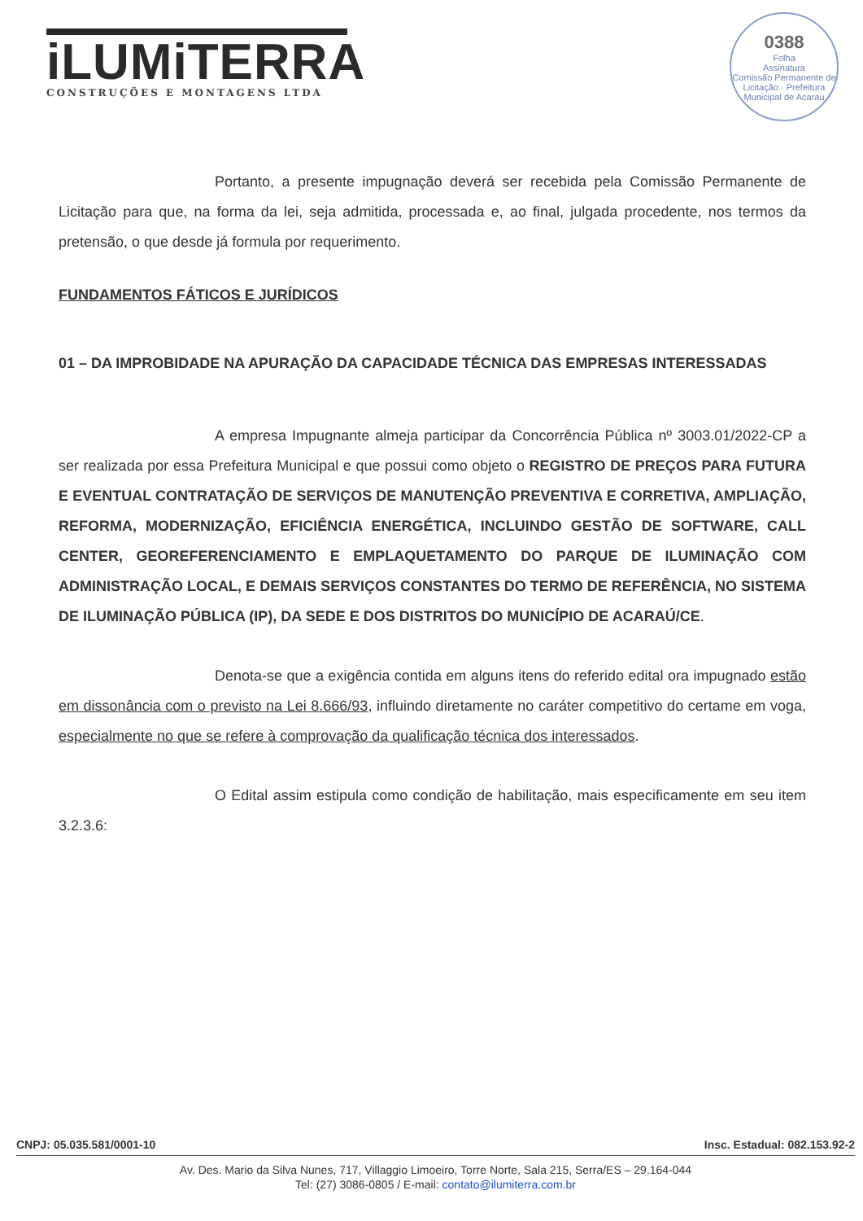iLUMiTERRA
CONSTRUÇÕES E MONTAGENS LTDA
0388
Folha
Assinatura
Comissão Permanente de Licitação · Prefeitura Municipal de Acaraú
Portanto, a presente impugnação deverá ser recebida pela Comissão Permanente de Licitação para que, na forma da lei, seja admitida, processada e, ao final, julgada procedente, nos termos da pretensão, o que desde já formula por requerimento.
FUNDAMENTOS FÁTICOS E JURÍDICOS
01 – DA IMPROBIDADE NA APURAÇÃO DA CAPACIDADE TÉCNICA DAS EMPRESAS INTERESSADAS
A empresa Impugnante almeja participar da Concorrência Pública nº 3003.01/2022-CP a ser realizada por essa Prefeitura Municipal e que possui como objeto o REGISTRO DE PREÇOS PARA FUTURA E EVENTUAL CONTRATAÇÃO DE SERVIÇOS DE MANUTENÇÃO PREVENTIVA E CORRETIVA, AMPLIAÇÃO, REFORMA, MODERNIZAÇÃO, EFICIÊNCIA ENERGÉTICA, INCLUINDO GESTÃO DE SOFTWARE, CALL CENTER, GEOREFERENCIAMENTO E EMPLAQUETAMENTO DO PARQUE DE ILUMINAÇÃO COM ADMINISTRAÇÃO LOCAL, E DEMAIS SERVIÇOS CONSTANTES DO TERMO DE REFERÊNCIA, NO SISTEMA DE ILUMINAÇÃO PÚBLICA (IP), DA SEDE E DOS DISTRITOS DO MUNICÍPIO DE ACARAÚ/CE.
Denota-se que a exigência contida em alguns itens do referido edital ora impugnado estão em dissonância com o previsto na Lei 8.666/93, influindo diretamente no caráter competitivo do certame em voga, especialmente no que se refere à comprovação da qualificação técnica dos interessados.
O Edital assim estipula como condição de habilitação, mais especificamente em seu item 3.2.3.6:
CNPJ: 05.035.581/0001-10 Insc. Estadual: 082.153.92-2
Av. Des. Mario da Silva Nunes, 717, Villaggio Limoeiro, Torre Norte, Sala 215, Serra/ES – 29.164-044
Tel: (27) 3086-0805 / E-mail: contato@ilumiterra.com.br